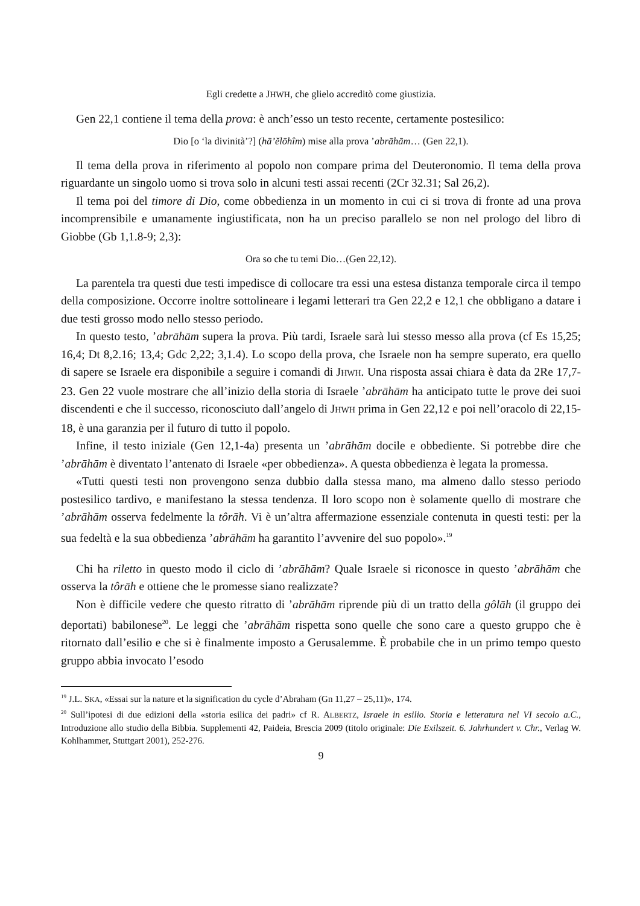Egli credette a JHWH, che glielo accreditò come giustizia.
Gen 22,1 contiene il tema della prova: è anch’esso un testo recente, certamente postesilico:
Dio [o ‘la divinità’?] (hā’ĕlōhîm) mise alla prova ’abrāhām… (Gen 22,1).
Il tema della prova in riferimento al popolo non compare prima del Deuteronomio. Il tema della prova riguardante un singolo uomo si trova solo in alcuni testi assai recenti (2Cr 32.31; Sal 26,2).
Il tema poi del timore di Dio, come obbedienza in un momento in cui ci si trova di fronte ad una prova incomprensibile e umanamente ingiustificata, non ha un preciso parallelo se non nel prologo del libro di Giobbe (Gb 1,1.8-9; 2,3):
Ora so che tu temi Dio…(Gen 22,12).
La parentela tra questi due testi impedisce di collocare tra essi una estesa distanza temporale circa il tempo della composizione. Occorre inoltre sottolineare i legami letterari tra Gen 22,2 e 12,1 che obbligano a datare i due testi grosso modo nello stesso periodo.
In questo testo, ’abrāhām supera la prova. Più tardi, Israele sarà lui stesso messo alla prova (cf Es 15,25; 16,4; Dt 8,2.16; 13,4; Gdc 2,22; 3,1.4). Lo scopo della prova, che Israele non ha sempre superato, era quello di sapere se Israele era disponibile a seguire i comandi di JHWH. Una risposta assai chiara è data da 2Re 17,7-23. Gen 22 vuole mostrare che all’inizio della storia di Israele ’abrāhām ha anticipato tutte le prove dei suoi discendenti e che il successo, riconosciuto dall’angelo di JHWH prima in Gen 22,12 e poi nell’oracolo di 22,15-18, è una garanzia per il futuro di tutto il popolo.
Infine, il testo iniziale (Gen 12,1-4a) presenta un ’abrāhām docile e obbediente. Si potrebbe dire che ’abrāhām è diventato l’antenato di Israele «per obbedienza». A questa obbedienza è legata la promessa.
«Tutti questi testi non provengono senza dubbio dalla stessa mano, ma almeno dallo stesso periodo postesilico tardivo, e manifestano la stessa tendenza. Il loro scopo non è solamente quello di mostrare che ’abrāhām osserva fedelmente la tôrāh. Vi è un’altra affermazione essenziale contenuta in questi testi: per la sua fedeltà e la sua obbedienza ’abrāhām ha garantito l’avvenire del suo popolo».<sup>19</sup>
Chi ha riletto in questo modo il ciclo di ’abrāhām? Quale Israele si riconosce in questo ’abrāhām che osserva la tôrāh e ottiene che le promesse siano realizzate?
Non è difficile vedere che questo ritratto di ’abrāhām riprende più di un tratto della gôlāh (il gruppo dei deportati) babilonese<sup>20</sup>. Le leggi che ’abrāhām rispetta sono quelle che sono care a questo gruppo che è ritornato dall’esilio e che si è finalmente imposto a Gerusalemme. È probabile che in un primo tempo questo gruppo abbia invocato l’esodo
<sup>19</sup> J.L. SKA, «Essai sur la nature et la signification du cycle d’Abraham (Gn 11,27 – 25,11)», 174.
<sup>20</sup> Sull’ipotesi di due edizioni della «storia esilica dei padri» cf R. ALBERTZ, Israele in esilio. Storia e letteratura nel VI secolo a.C., Introduzione allo studio della Bibbia. Supplementi 42, Paideia, Brescia 2009 (titolo originale: Die Exilszeit. 6. Jahrhundert v. Chr., Verlag W. Kohlhammer, Stuttgart 2001), 252-276.
9